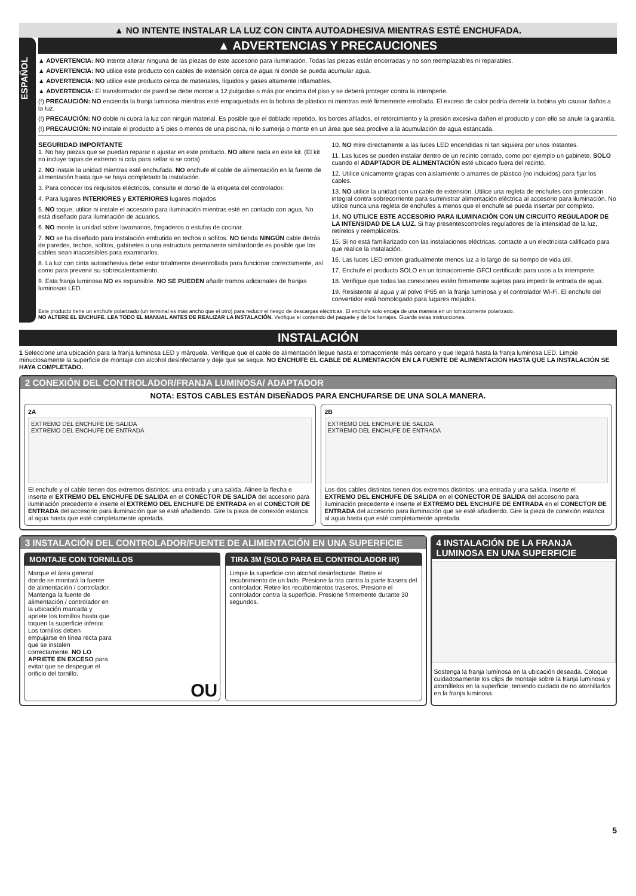▲ NO INTENTE INSTALAR LA LUZ CON CINTA AUTOADHESIVA MIENTRAS ESTÉ ENCHUFADA.
ESPAÑOL
▲ ADVERTENCIAS Y PRECAUCIONES
▲ ADVERTENCIA: NO intente alterar ninguna de las piezas de este accesorio para iluminación. Todas las piezas están encerradas y no son reemplazables ni reparables.
▲ ADVERTENCIA: NO utilice este producto con cables de extensión cerca de agua ni donde se pueda acumular agua.
▲ ADVERTENCIA: NO utilice este producto cerca de materiales, líquidos y gases altamente inflamables.
▲ ADVERTENCIA: El transformador de pared se debe montar a 12 pulgadas o más por encima del piso y se deberá proteger contra la intemperie.
(!) PRECAUCIÓN: NO encienda la franja luminosa mientras esté empaquetada en la bobina de plástico ni mientras esté firmemente enrollada. El exceso de calor podría derretir la bobina y/o causar daños a la luz.
(!) PRECAUCIÓN: NO doble ni cubra la luz con ningún material. Es posible que el doblado repetido, los bordes afilados, el retorcimiento y la presión excesiva dañen el producto y con ello se anule la garantía.
(!) PRECAUCIÓN: NO instale el producto a 5 pies o menos de una piscina, ni lo sumerja o monte en un área que sea proclive a la acumulación de agua estancada.
SEGURIDAD IMPORTANTE
1. No hay piezas que se puedan reparar o ajustar en este producto. NO altere nada en este kit. (El kit no incluye tapas de extremo ni cola para sellar si se corta)
2. NO instale la unidad mientras esté enchufada. NO enchufe el cable de alimentación en la fuente de alimentación hasta que se haya completado la instalación.
3. Para conocer los requisitos eléctricos, consulte el dorso de la etiqueta del controlador.
4. Para lugares INTERIORES y EXTERIORES lugares mojados
5. NO toque, utilice ni instale el accesorio para iluminación mientras esté en contacto con agua. No está diseñado para iluminación de acuarios.
6. NO monte la unidad sobre lavamanos, fregaderos o estufas de cocinar.
7. NO se ha diseñado para instalación embutida en techos o sofitos. NO tienda NINGÚN cable detrás de paredes, techos, sofitos, gabinetes o una estructura permanente similardonde es posible que los cables sean inaccesibles para examinarlos.
8. La luz con cinta autoadhesiva debe estar totalmente desenrollada para funcionar correctamente, así como para prevenir su sobrecalentamiento.
9. Esta franja luminosa NO es expansible. NO SE PUEDEN añadir tramos adicionales de franjas luminosas LED.
10. NO mire directamente a las luces LED encendidas ni tan siquiera por unos instantes.
11. Las luces se pueden instalar dentro de un recinto cerrado, como por ejemplo un gabinete, SOLO cuando el ADAPTADOR DE ALIMENTACIÓN esté ubicado fuera del recinto.
12. Utilice únicamente grapas con aislamiento o amarres de plástico (no incluidos) para fijar los cables.
13. NO utilice la unidad con un cable de extensión. Utilice una regleta de enchufes con protección integral contra sobrecorriente para suministrar alimentación eléctrica al accesorio para iluminación. No utilice nunca una regleta de enchufes a menos que el enchufe se pueda insertar por completo.
14. NO UTILICE ESTE ACCESORIO PARA ILUMINACIÓN CON UN CIRCUITO REGULADOR DE LA INTENSIDAD DE LA LUZ. Si hay presentescontroles reguladores de la intensidad de la luz, retírelos y reemplácelos.
15. Si no está familiarizado con las instalaciones eléctricas, contacte a un electricista calificado para que realice la instalación.
16. Las luces LED emiten gradualmente menos luz a lo largo de su tiempo de vida útil.
17. Enchufe el producto SOLO en un tomacorriente GFCI certificado para usos a la intemperie.
18. Verifique que todas las conexiones estén firmemente sujetas para impedir la entrada de agua.
19. Resistente al agua y al polvo IP65 en la franja luminosa y el controlador Wi-Fi. El enchufe del convertidor está homologado para lugares mojados.
Este producto tiene un enchufe polarizado (un terminal es más ancho que el otro) para reducir el riesgo de descargas eléctricas. El enchufe solo encaja de una manera en un tomacorriente polarizado.
NO ALTERE EL ENCHUFE. LEA TODO EL MANUAL ANTES DE REALIZAR LA INSTALACIÓN. Verifique el contenido del paquete y de los herrajes. Guarde estas instrucciones.
INSTALACIÓN
1 Seleccione una ubicación para la franja luminosa LED y márquela. Verifique que el cable de alimentación llegue hasta el tomacorriente más cercano y que llegará hasta la franja luminosa LED. Limpie minuciosamente la superficie de montaje con alcohol desinfectante y deje que se seque. NO ENCHUFE EL CABLE DE ALIMENTACIÓN EN LA FUENTE DE ALIMENTACIÓN HASTA QUE LA INSTALACIÓN SE HAYA COMPLETADO.
2 CONEXIÓN DEL CONTROLADOR/FRANJA LUMINOSA/ ADAPTADOR
NOTA: ESTOS CABLES ESTÁN DISEÑADOS PARA ENCHUFARSE DE UNA SOLA MANERA.
2A
EXTREMO DEL ENCHUFE DE SALIDA
EXTREMO DEL ENCHUFE DE ENTRADA
El enchufe y el cable tienen dos extremos distintos: una entrada y una salida. Alinee la flecha e inserte el EXTREMO DEL ENCHUFE DE SALIDA en el CONECTOR DE SALIDA del accesorio para iluminación precedente e inserte el EXTREMO DEL ENCHUFE DE ENTRADA en el CONECTOR DE ENTRADA del accesorio para iluminación que se esté añadiendo. Gire la pieza de conexión estanca al agua hasta que esté completamente apretada.
2B
EXTREMO DEL ENCHUFE DE SALIDA
EXTREMO DEL ENCHUFE DE ENTRADA
Los dos cables distintos tienen dos extremos distintos: una entrada y una salida. Inserte el EXTREMO DEL ENCHUFE DE SALIDA en el CONECTOR DE SALIDA del accesorio para iluminación precedente e inserte el EXTREMO DEL ENCHUFE DE ENTRADA en el CONECTOR DE ENTRADA del accesorio para iluminación que se esté añadiendo. Gire la pieza de conexión estanca al agua hasta que esté completamente apretada.
3 INSTALACIÓN DEL CONTROLADOR/FUENTE DE ALIMENTACIÓN EN UNA SUPERFICIE
MONTAJE CON TORNILLOS
Marque el área general donde se montará la fuente de alimentación / controlador. Mantenga la fuente de alimentación / controlador en la ubicación marcada y apriete los tornillos hasta que toquen la superficie inferior. Los tornillos deben empujarse en línea recta para que se instalen correctamente. NO LO APRIETE EN EXCESO para evitar que se despegue el orificio del tornillo.
OU
TIRA 3M (SOLO PARA EL CONTROLADOR IR)
Limpie la superficie con alcohol desinfectante. Retire el recubrimiento de un lado. Presione la tira contra la parte trasera del controlador. Retire los recubrimientos traseros. Presione el controlador contra la superficie. Presione firmemente durante 30 segundos.
4 INSTALACIÓN DE LA FRANJA LUMINOSA EN UNA SUPERFICIE
Sostenga la franja luminosa en la ubicación deseada. Coloque cuidadosamente los clips de montaje sobre la franja luminosa y atorníllelos en la superficie, teniendo cuidado de no atornillarlos en la franja luminosa.
5